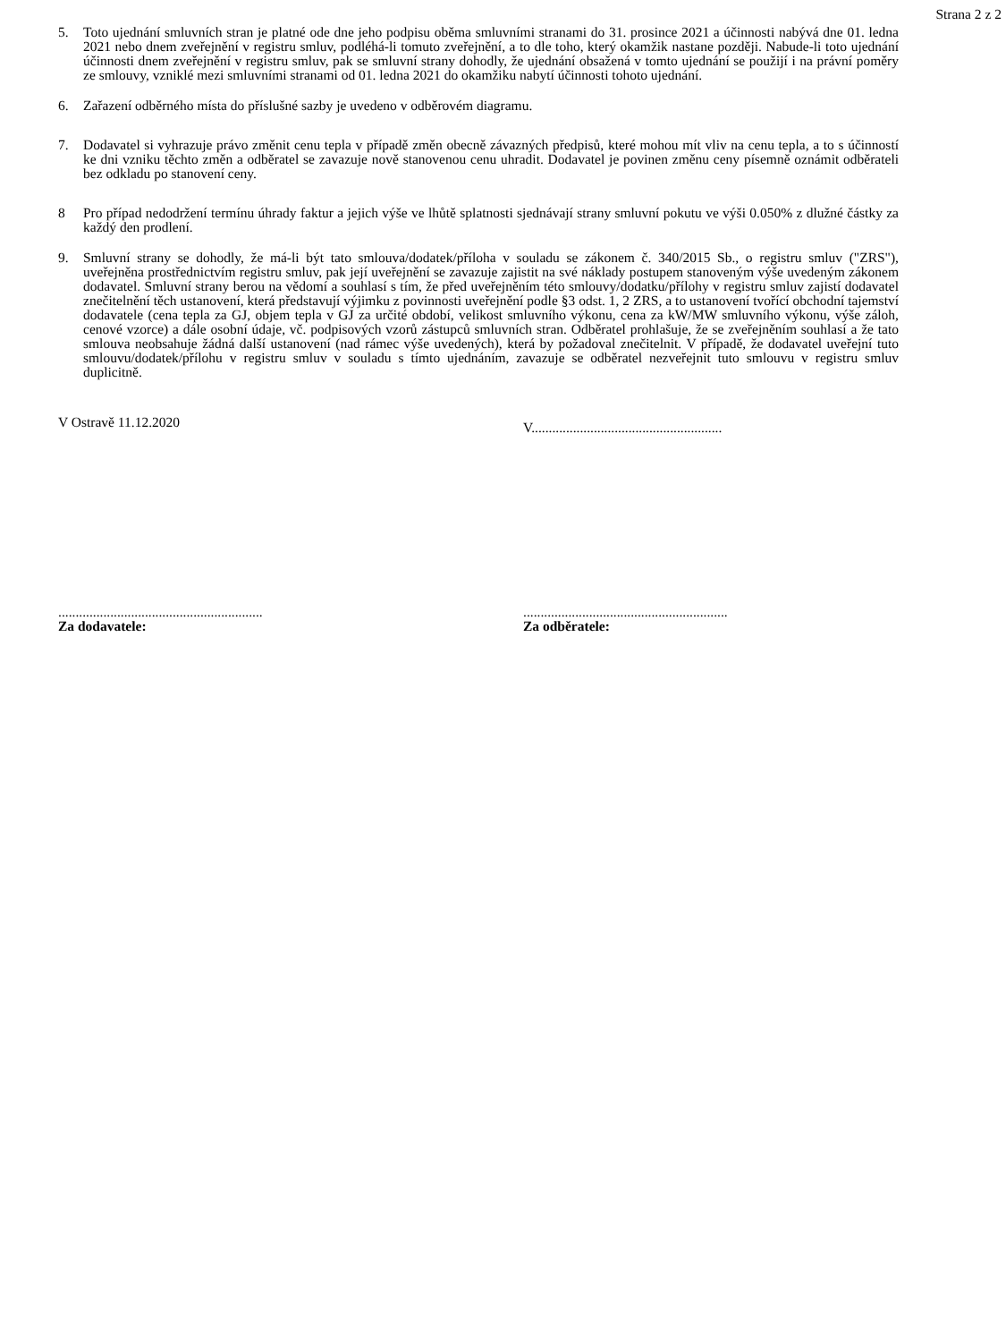Strana 2 z 2
5. Toto ujednání smluvních stran je platné ode dne jeho podpisu oběma smluvními stranami do 31. prosince 2021 a účinnosti nabývá dne 01. ledna 2021 nebo dnem zveřejnění v registru smluv, podléhá-li tomuto zveřejnění, a to dle toho, který okamžik nastane později. Nabude-li toto ujednání účinnosti dnem zveřejnění v registru smluv, pak se smluvní strany dohodly, že ujednání obsažená v tomto ujednání se použijí i na právní poměry ze smlouvy, vzniklé mezi smluvními stranami od 01. ledna 2021 do okamžiku nabytí účinnosti tohoto ujednání.
6. Zařazení odběrného místa do příslušné sazby je uvedeno v odběrovém diagramu.
7. Dodavatel si vyhrazuje právo změnit cenu tepla v případě změn obecně závazných předpisů, které mohou mít vliv na cenu tepla, a to s účinností ke dni vzniku těchto změn a odběratel se zavazuje nově stanovenou cenu uhradit. Dodavatel je povinen změnu ceny písemně oznámit odběrateli bez odkladu po stanovení ceny.
8 Pro případ nedodržení termínu úhrady faktur a jejich výše ve lhůtě splatnosti sjednávají strany smluvní pokutu ve výši 0.050% z dlužné částky za každý den prodlení.
9. Smluvní strany se dohodly, že má-li být tato smlouva/dodatek/příloha v souladu se zákonem č. 340/2015 Sb., o registru smluv ("ZRS"), uveřejněna prostřednictvím registru smluv, pak její uveřejnění se zavazuje zajistit na své náklady postupem stanoveným výše uvedeným zákonem dodavatel. Smluvní strany berou na vědomí a souhlasí s tím, že před uveřejněním této smlouvy/dodatku/přílohy v registru smluv zajistí dodavatel znečitelnění těch ustanovení, která představují výjimku z povinnosti uveřejnění podle §3 odst. 1, 2 ZRS, a to ustanovení tvořící obchodní tajemství dodavatele (cena tepla za GJ, objem tepla v GJ za určité období, velikost smluvního výkonu, cena za kW/MW smluvního výkonu, výše záloh, cenové vzorce) a dále osobní údaje, vč. podpisových vzorů zástupců smluvních stran. Odběratel prohlašuje, že se zveřejněním souhlasí a že tato smlouva neobsahuje žádná další ustanovení (nad rámec výše uvedených), která by požadoval znečitelnit. V případě, že dodavatel uveřejní tuto smlouvu/dodatek/přílohu v registru smluv v souladu s tímto ujednáním, zavazuje se odběratel nezveřejnit tuto smlouvu v registru smluv duplicitně.
V Ostravě 11.12.2020
V.......................................................
...........................................................
Za dodavatele:
...........................................................
Za odběratele: